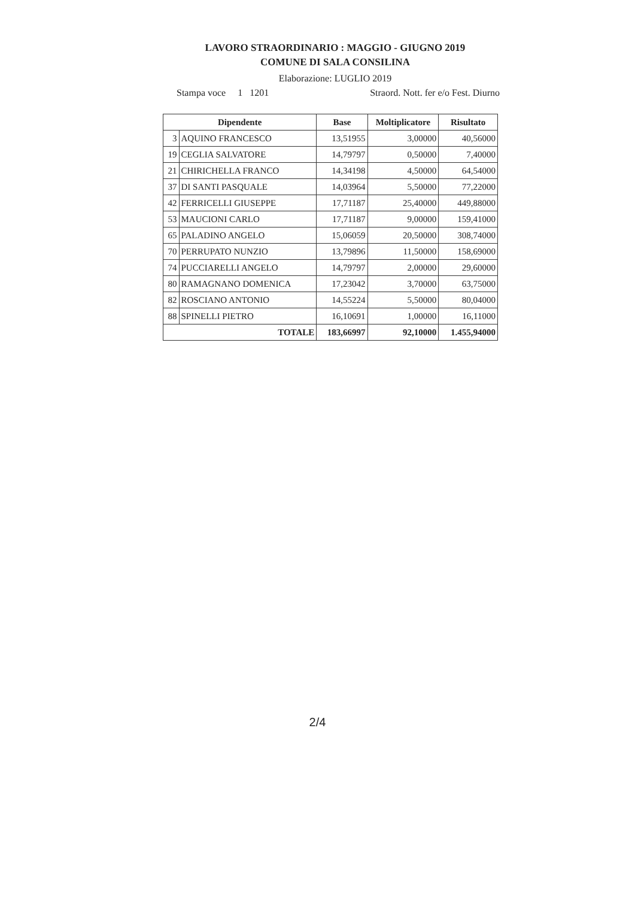LAVORO STRAORDINARIO : MAGGIO - GIUGNO 2019
COMUNE DI SALA CONSILINA
Elaborazione: LUGLIO 2019
Stampa voce 1 1201 Straord. Nott. fer e/o Fest. Diurno
| Dipendente | | Base | Moltiplicatore | Risultato |
| --- | --- | --- | --- | --- |
| 3 | AQUINO FRANCESCO | 13,51955 | 3,00000 | 40,56000 |
| 19 | CEGLIA SALVATORE | 14,79797 | 0,50000 | 7,40000 |
| 21 | CHIRICHELLA FRANCO | 14,34198 | 4,50000 | 64,54000 |
| 37 | DI SANTI PASQUALE | 14,03964 | 5,50000 | 77,22000 |
| 42 | FERRICELLI GIUSEPPE | 17,71187 | 25,40000 | 449,88000 |
| 53 | MAUCIONI CARLO | 17,71187 | 9,00000 | 159,41000 |
| 65 | PALADINO ANGELO | 15,06059 | 20,50000 | 308,74000 |
| 70 | PERRUPATO NUNZIO | 13,79896 | 11,50000 | 158,69000 |
| 74 | PUCCIARELLI ANGELO | 14,79797 | 2,00000 | 29,60000 |
| 80 | RAMAGNANO DOMENICA | 17,23042 | 3,70000 | 63,75000 |
| 82 | ROSCIANO ANTONIO | 14,55224 | 5,50000 | 80,04000 |
| 88 | SPINELLI PIETRO | 16,10691 | 1,00000 | 16,11000 |
| TOTALE | | 183,66997 | 92,10000 | 1.455,94000 |
2/4